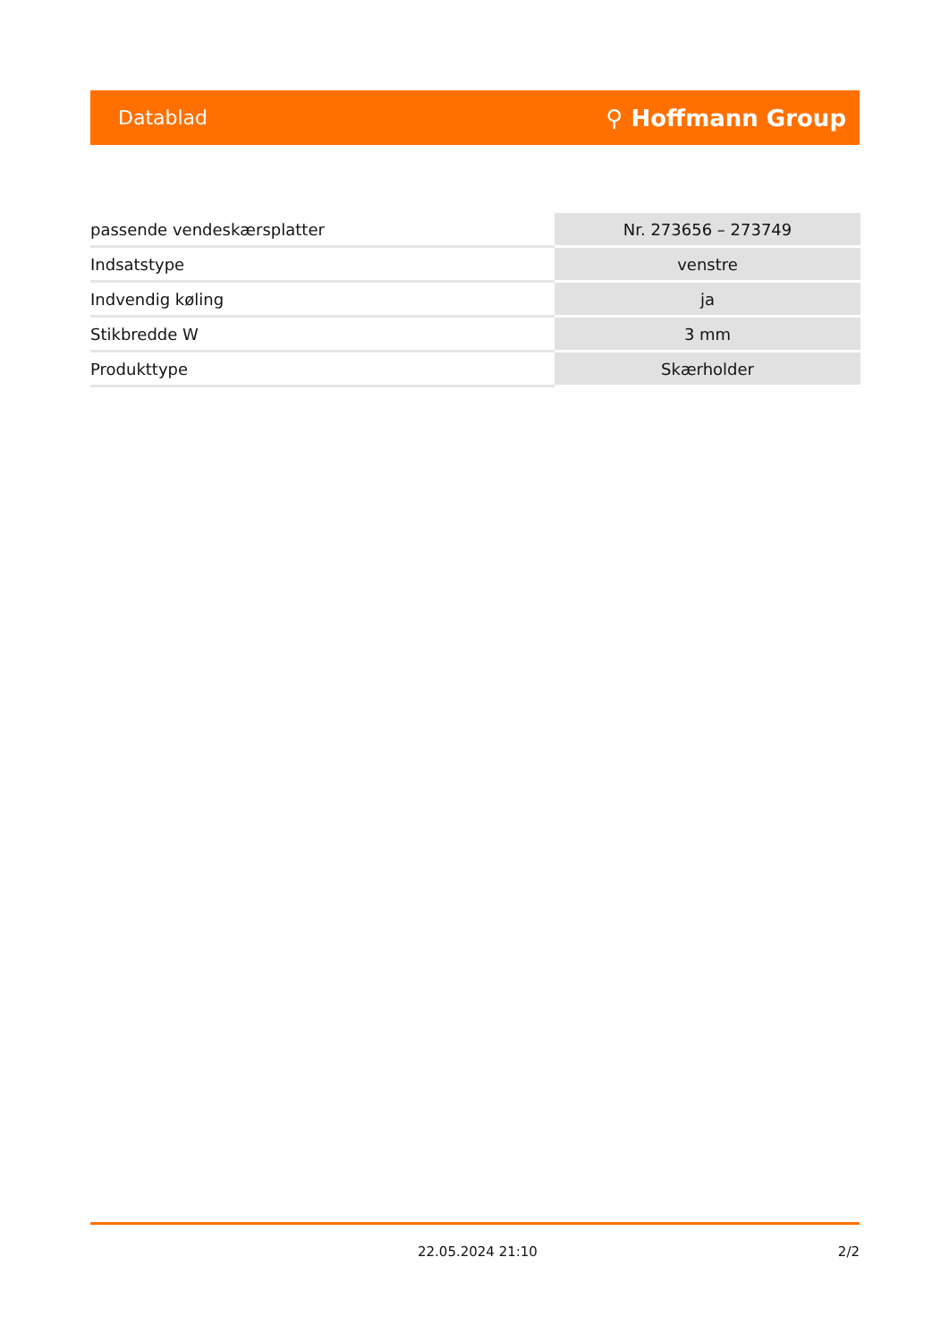Datablad ⚲ Hoffmann Group
| passende vendeskærsplatter | Nr. 273656 – 273749 |
| Indsatstype | venstre |
| Indvendig køling | ja |
| Stikbredde W | 3 mm |
| Produkttype | Skærholder |
22.05.2024 21:10 2/2